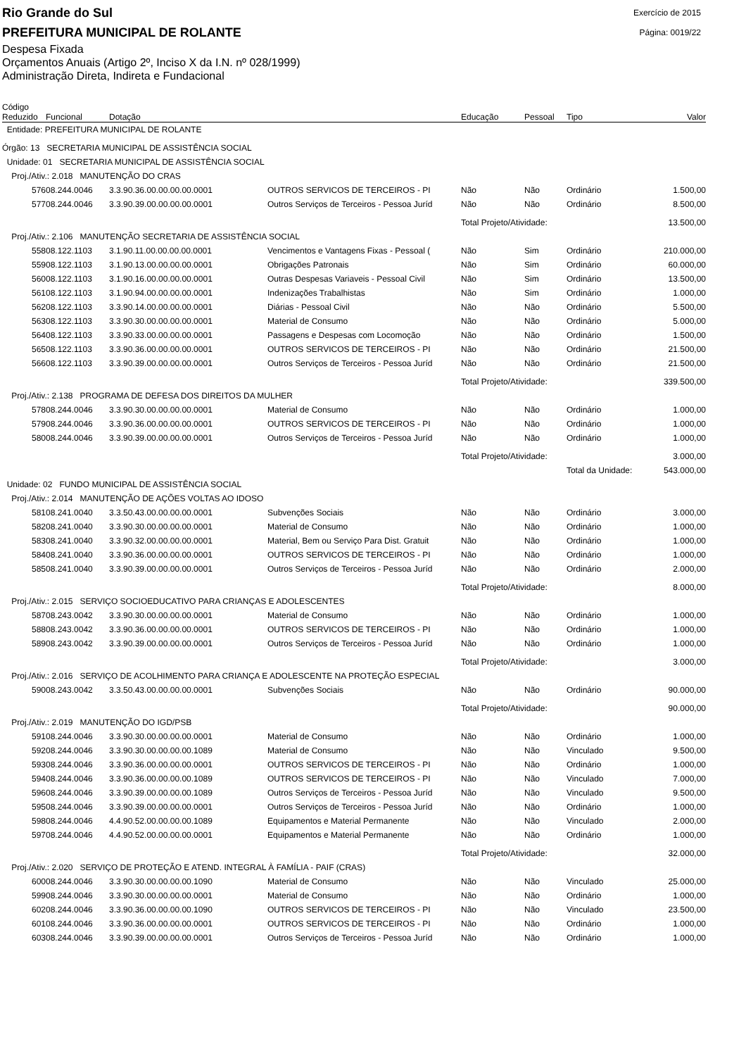Rio Grande do Sul
PREFEITURA MUNICIPAL DE ROLANTE
Exercício de 2015
Página: 0019/22
Despesa Fixada
Orçamentos Anuais (Artigo 2º, Inciso X da I.N. nº 028/1999)
Administração Direta, Indireta e Fundacional
| Código Reduzido | Funcional | Dotação | | Educação | Pessoal | Tipo | Valor |
| --- | --- | --- | --- | --- | --- | --- | --- |
| Entidade: PREFEITURA MUNICIPAL DE ROLANTE | | | | | | | |
| Órgão: 13 SECRETARIA MUNICIPAL DE ASSISTÊNCIA SOCIAL | | | | | | | |
| Unidade: 01 SECRETARIA MUNICIPAL DE ASSISTÊNCIA SOCIAL | | | | | | | |
| Proj./Ativ.: 2.018 MANUTENÇÃO DO CRAS | | | | | | | |
| 576 | 08.244.0046 | 3.3.90.36.00.00.00.00.0001 | OUTROS SERVICOS DE TERCEIROS - PI | Não | Não | Ordinário | 1.500,00 |
| 577 | 08.244.0046 | 3.3.90.39.00.00.00.00.0001 | Outros Serviços de Terceiros - Pessoa Juríd | Não | Não | Ordinário | 8.500,00 |
| | | | | Total Projeto/Atividade: | | | 13.500,00 |
| Proj./Ativ.: 2.106 MANUTENÇÃO SECRETARIA DE ASSISTÊNCIA SOCIAL | | | | | | | |
| 558 | 08.122.1103 | 3.1.90.11.00.00.00.00.0001 | Vencimentos e Vantagens Fixas - Pessoal ( | Não | Sim | Ordinário | 210.000,00 |
| 559 | 08.122.1103 | 3.1.90.13.00.00.00.00.0001 | Obrigações Patronais | Não | Sim | Ordinário | 60.000,00 |
| 560 | 08.122.1103 | 3.1.90.16.00.00.00.00.0001 | Outras Despesas Variaveis - Pessoal Civil | Não | Sim | Ordinário | 13.500,00 |
| 561 | 08.122.1103 | 3.1.90.94.00.00.00.00.0001 | Indenizações Trabalhistas | Não | Sim | Ordinário | 1.000,00 |
| 562 | 08.122.1103 | 3.3.90.14.00.00.00.00.0001 | Diárias - Pessoal Civil | Não | Não | Ordinário | 5.500,00 |
| 563 | 08.122.1103 | 3.3.90.30.00.00.00.00.0001 | Material de Consumo | Não | Não | Ordinário | 5.000,00 |
| 564 | 08.122.1103 | 3.3.90.33.00.00.00.00.0001 | Passagens e Despesas com Locomoção | Não | Não | Ordinário | 1.500,00 |
| 565 | 08.122.1103 | 3.3.90.36.00.00.00.00.0001 | OUTROS SERVICOS DE TERCEIROS - PI | Não | Não | Ordinário | 21.500,00 |
| 566 | 08.122.1103 | 3.3.90.39.00.00.00.00.0001 | Outros Serviços de Terceiros - Pessoa Juríd | Não | Não | Ordinário | 21.500,00 |
| | | | | Total Projeto/Atividade: | | | 339.500,00 |
| Proj./Ativ.: 2.138 PROGRAMA DE DEFESA DOS DIREITOS DA MULHER | | | | | | | |
| 578 | 08.244.0046 | 3.3.90.30.00.00.00.00.0001 | Material de Consumo | Não | Não | Ordinário | 1.000,00 |
| 579 | 08.244.0046 | 3.3.90.36.00.00.00.00.0001 | OUTROS SERVICOS DE TERCEIROS - PI | Não | Não | Ordinário | 1.000,00 |
| 580 | 08.244.0046 | 3.3.90.39.00.00.00.00.0001 | Outros Serviços de Terceiros - Pessoa Juríd | Não | Não | Ordinário | 1.000,00 |
| | | | | Total Projeto/Atividade: | | | 3.000,00 |
| | | | | Total da Unidade: | | | 543.000,00 |
| Unidade: 02 FUNDO MUNICIPAL DE ASSISTÊNCIA SOCIAL | | | | | | | |
| Proj./Ativ.: 2.014 MANUTENÇÃO DE AÇÕES VOLTAS AO IDOSO | | | | | | | |
| 581 | 08.241.0040 | 3.3.50.43.00.00.00.00.0001 | Subvenções Sociais | Não | Não | Ordinário | 3.000,00 |
| 582 | 08.241.0040 | 3.3.90.30.00.00.00.00.0001 | Material de Consumo | Não | Não | Ordinário | 1.000,00 |
| 583 | 08.241.0040 | 3.3.90.32.00.00.00.00.0001 | Material, Bem ou Serviço Para Dist. Gratuit | Não | Não | Ordinário | 1.000,00 |
| 584 | 08.241.0040 | 3.3.90.36.00.00.00.00.0001 | OUTROS SERVICOS DE TERCEIROS - PI | Não | Não | Ordinário | 1.000,00 |
| 585 | 08.241.0040 | 3.3.90.39.00.00.00.00.0001 | Outros Serviços de Terceiros - Pessoa Juríd | Não | Não | Ordinário | 2.000,00 |
| | | | | Total Projeto/Atividade: | | | 8.000,00 |
| Proj./Ativ.: 2.015 SERVIÇO SOCIOEDUCATIVO PARA CRIANÇAS E ADOLESCENTES | | | | | | | |
| 587 | 08.243.0042 | 3.3.90.30.00.00.00.00.0001 | Material de Consumo | Não | Não | Ordinário | 1.000,00 |
| 588 | 08.243.0042 | 3.3.90.36.00.00.00.00.0001 | OUTROS SERVICOS DE TERCEIROS - PI | Não | Não | Ordinário | 1.000,00 |
| 589 | 08.243.0042 | 3.3.90.39.00.00.00.00.0001 | Outros Serviços de Terceiros - Pessoa Juríd | Não | Não | Ordinário | 1.000,00 |
| | | | | Total Projeto/Atividade: | | | 3.000,00 |
| Proj./Ativ.: 2.016 SERVIÇO DE ACOLHIMENTO PARA CRIANÇA E ADOLESCENTE NA PROTEÇÃO ESPECIAL | | | | | | | |
| 590 | 08.243.0042 | 3.3.50.43.00.00.00.00.0001 | Subvenções Sociais | Não | Não | Ordinário | 90.000,00 |
| | | | | Total Projeto/Atividade: | | | 90.000,00 |
| Proj./Ativ.: 2.019 MANUTENÇÃO DO IGD/PSB | | | | | | | |
| 591 | 08.244.0046 | 3.3.90.30.00.00.00.00.0001 | Material de Consumo | Não | Não | Ordinário | 1.000,00 |
| 592 | 08.244.0046 | 3.3.90.30.00.00.00.00.1089 | Material de Consumo | Não | Não | Vinculado | 9.500,00 |
| 593 | 08.244.0046 | 3.3.90.36.00.00.00.00.0001 | OUTROS SERVICOS DE TERCEIROS - PI | Não | Não | Ordinário | 1.000,00 |
| 594 | 08.244.0046 | 3.3.90.36.00.00.00.00.1089 | OUTROS SERVICOS DE TERCEIROS - PI | Não | Não | Vinculado | 7.000,00 |
| 596 | 08.244.0046 | 3.3.90.39.00.00.00.00.1089 | Outros Serviços de Terceiros - Pessoa Juríd | Não | Não | Vinculado | 9.500,00 |
| 595 | 08.244.0046 | 3.3.90.39.00.00.00.00.0001 | Outros Serviços de Terceiros - Pessoa Juríd | Não | Não | Ordinário | 1.000,00 |
| 598 | 08.244.0046 | 4.4.90.52.00.00.00.00.1089 | Equipamentos e Material Permanente | Não | Não | Vinculado | 2.000,00 |
| 597 | 08.244.0046 | 4.4.90.52.00.00.00.00.0001 | Equipamentos e Material Permanente | Não | Não | Ordinário | 1.000,00 |
| | | | | Total Projeto/Atividade: | | | 32.000,00 |
| Proj./Ativ.: 2.020 SERVIÇO DE PROTEÇÃO E ATEND. INTEGRAL À FAMÍLIA - PAIF (CRAS) | | | | | | | |
| 600 | 08.244.0046 | 3.3.90.30.00.00.00.00.1090 | Material de Consumo | Não | Não | Vinculado | 25.000,00 |
| 599 | 08.244.0046 | 3.3.90.30.00.00.00.00.0001 | Material de Consumo | Não | Não | Ordinário | 1.000,00 |
| 602 | 08.244.0046 | 3.3.90.36.00.00.00.00.1090 | OUTROS SERVICOS DE TERCEIROS - PI | Não | Não | Vinculado | 23.500,00 |
| 601 | 08.244.0046 | 3.3.90.36.00.00.00.00.0001 | OUTROS SERVICOS DE TERCEIROS - PI | Não | Não | Ordinário | 1.000,00 |
| 603 | 08.244.0046 | 3.3.90.39.00.00.00.00.0001 | Outros Serviços de Terceiros - Pessoa Juríd | Não | Não | Ordinário | 1.000,00 |